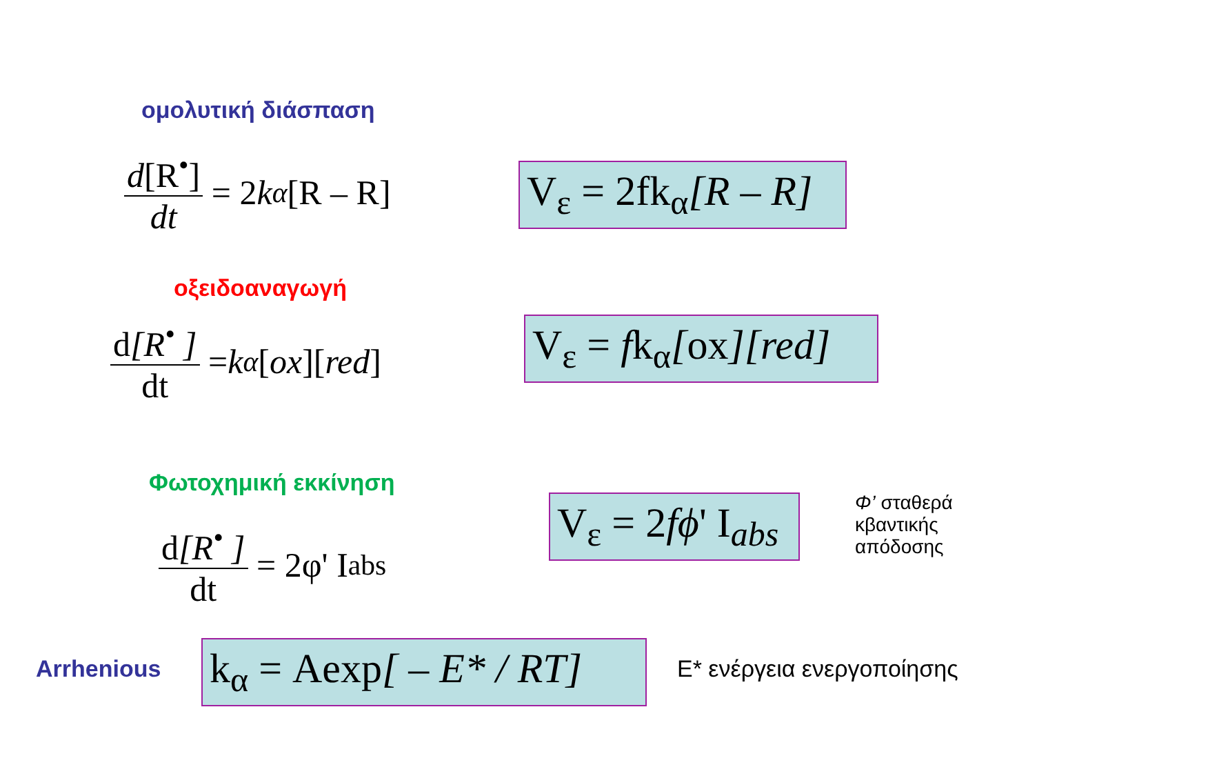ομολυτική διάσπαση
d[R<sup>•</sup>] dt = 2 k<sub>α</sub> [R – R]
V<sub>ε</sub> = 2fk<sub>α</sub>[R – R]
οξειδοαναγωγή
d[R<sup>•</sup> ] dt = k<sub>α</sub> [ox][red]
V<sub>ε</sub> = fk<sub>α</sub>[ox][red]
Φωτοχημική εκκίνηση
d[R<sup>•</sup> ] dt = 2φ' I<sub>abs</sub>
V<sub>ε</sub> = 2fϕ' I<sub>abs</sub>
Φ’ σταθερά
κβαντικής
απόδοσης
Arrhenious
k<sub>α</sub> = Aexp[ – E* / RT]
E* ενέργεια ενεργοποίησης